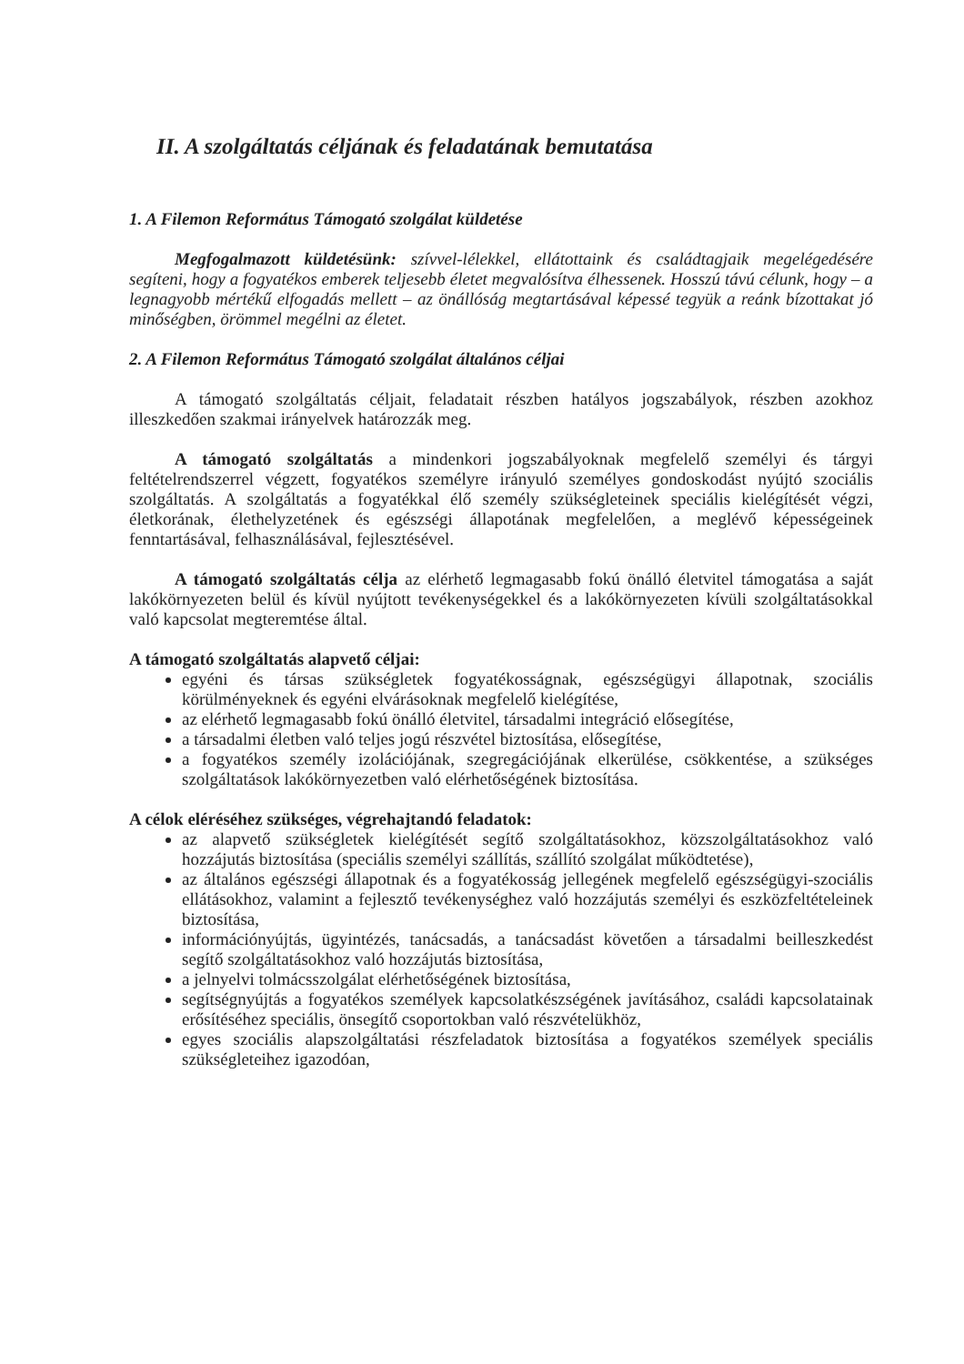II. A szolgáltatás céljának és feladatának bemutatása
1. A Filemon Református Támogató szolgálat küldetése
Megfogalmazott küldetésünk: szívvel-lélekkel, ellátottaink és családtagjaik megelégedésére segíteni, hogy a fogyatékos emberek teljesebb életet megvalósítva élhessenek. Hosszú távú célunk, hogy – a legnagyobb mértékű elfogadás mellett – az önállóság megtartásával képessé tegyük a reánk bízottakat jó minőségben, örömmel megélni az életet.
2. A Filemon Református Támogató szolgálat általános céljai
A támogató szolgáltatás céljait, feladatait részben hatályos jogszabályok, részben azokhoz illeszkedően szakmai irányelvek határozzák meg.
A támogató szolgáltatás a mindenkori jogszabályoknak megfelelő személyi és tárgyi feltételrendszerrel végzett, fogyatékos személyre irányuló személyes gondoskodást nyújtó szociális szolgáltatás. A szolgáltatás a fogyatékkal élő személy szükségleteinek speciális kielégítését végzi, életkorának, élethelyzetének és egészségi állapotának megfelelően, a meglévő képességeinek fenntartásával, felhasználásával, fejlesztésével.
A támogató szolgáltatás célja az elérhető legmagasabb fokú önálló életvitel támogatása a saját lakókörnyezeten belül és kívül nyújtott tevékenységekkel és a lakókörnyezeten kívüli szolgáltatásokkal való kapcsolat megteremtése által.
A támogató szolgáltatás alapvető céljai:
egyéni és társas szükségletek fogyatékosságnak, egészségügyi állapotnak, szociális körülményeknek és egyéni elvárásoknak megfelelő kielégítése,
az elérhető legmagasabb fokú önálló életvitel, társadalmi integráció elősegítése,
a társadalmi életben való teljes jogú részvétel biztosítása, elősegítése,
a fogyatékos személy izolációjának, szegregációjának elkerülése, csökkentése, a szükséges szolgáltatások lakókörnyezetben való elérhetőségének biztosítása.
A célok eléréséhez szükséges, végrehajtandó feladatok:
az alapvető szükségletek kielégítését segítő szolgáltatásokhoz, közszolgáltatásokhoz való hozzájutás biztosítása (speciális személyi szállítás, szállító szolgálat működtetése),
az általános egészségi állapotnak és a fogyatékosság jellegének megfelelő egészségügyi-szociális ellátásokhoz, valamint a fejlesztő tevékenységhez való hozzájutás személyi és eszközfeltételeinek biztosítása,
információnyújtás, ügyintézés, tanácsadás, a tanácsadást követően a társadalmi beilleszkedést segítő szolgáltatásokhoz való hozzájutás biztosítása,
a jelnyelvi tolmácsszolgálat elérhetőségének biztosítása,
segítségnyújtás a fogyatékos személyek kapcsolatkészségének javításához, családi kapcsolatainak erősítéséhez speciális, önsegítő csoportokban való részvételükhöz,
egyes szociális alapszolgáltatási részfeladatok biztosítása a fogyatékos személyek speciális szükségleteihez igazodóan,